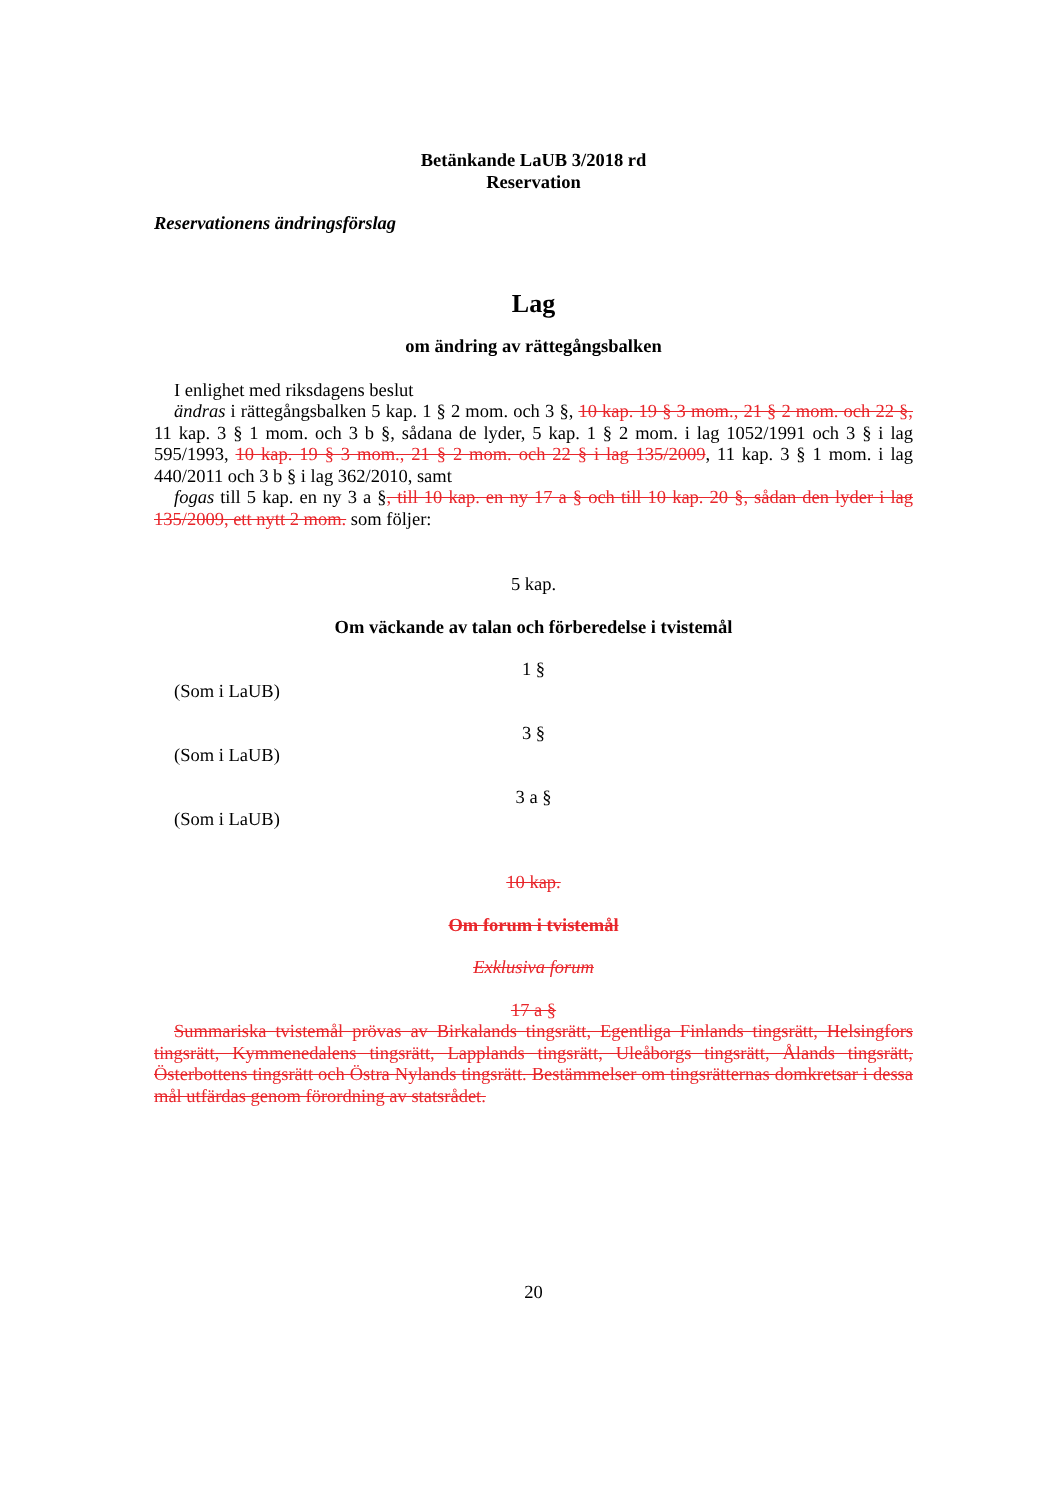Betänkande LaUB 3/2018 rd
Reservation
Reservationens ändringsförslag
Lag
om ändring av rättegångsbalken
I enlighet med riksdagens beslut
ändras i rättegångsbalken 5 kap. 1 § 2 mom. och 3 §, 10 kap. 19 § 3 mom., 21 § 2 mom. och 22 §, 11 kap. 3 § 1 mom. och 3 b §, sådana de lyder, 5 kap. 1 § 2 mom. i lag 1052/1991 och 3 § i lag 595/1993, 10 kap. 19 § 3 mom., 21 § 2 mom. och 22 § i lag 135/2009, 11 kap. 3 § 1 mom. i lag 440/2011 och 3 b § i lag 362/2010, samt
fogas till 5 kap. en ny 3 a §, till 10 kap. en ny 17 a § och till 10 kap. 20 §, sådan den lyder i lag 135/2009, ett nytt 2 mom. som följer:
5 kap.
Om väckande av talan och förberedelse i tvistemål
1 §
(Som i LaUB)
3 §
(Som i LaUB)
3 a §
(Som i LaUB)
10 kap.
Om forum i tvistemål
Exklusiva forum
17 a §
Summariska tvistemål prövas av Birkalands tingsrätt, Egentliga Finlands tingsrätt, Helsingfors tingsrätt, Kymmenedalens tingsrätt, Lapplands tingsrätt, Uleåborgs tingsrätt, Ålands tingsrätt, Österbottens tingsrätt och Östra Nylands tingsrätt. Bestämmelser om tingsrätternas domkretsar i dessa mål utfärdas genom förordning av statsrådet.
20